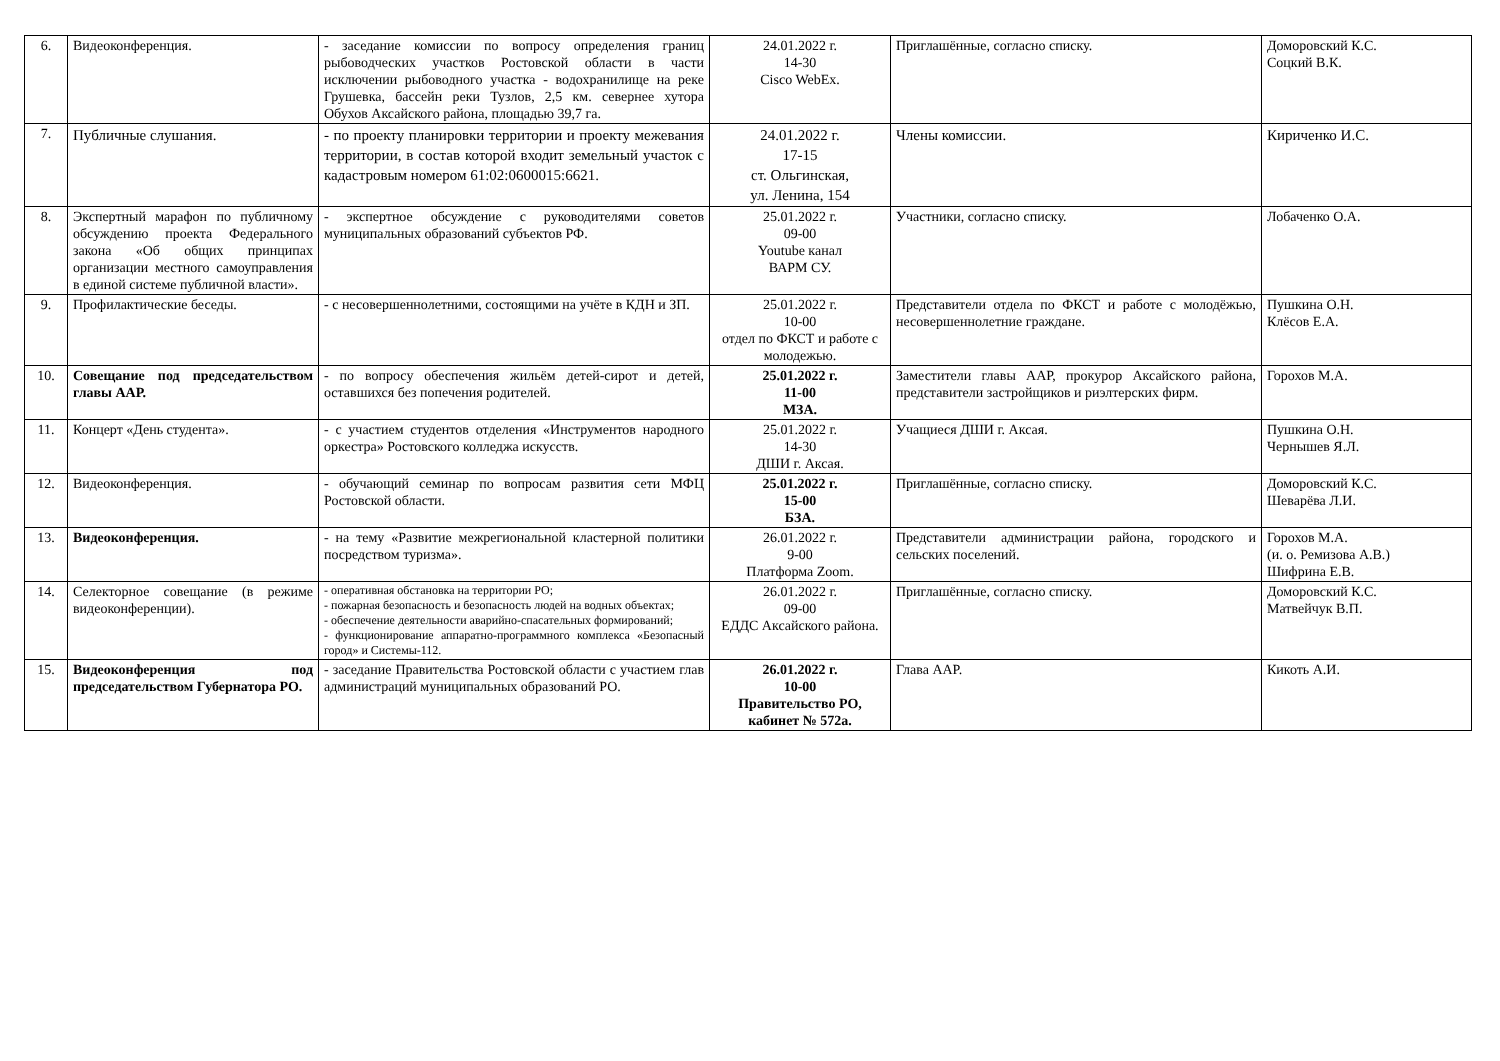| 6. | Видеоконференция. | - заседание комиссии по вопросу определения границ рыбоводческих участков Ростовской области в части исключении рыбоводного участка - водохранилище на реке Грушевка, бассейн реки Тузлов, 2,5 км. севернее хутора Обухов Аксайского района, площадью 39,7 га. | 24.01.2022 г. 14-30 Cisco WebEx. | Приглашённые, согласно списку. | Доморовский К.С. Соцкий В.К. |
| 7. | Публичные слушания. | - по проекту планировки территории и проекту межевания территории, в состав которой входит земельный участок с кадастровым номером 61:02:0600015:6621. | 24.01.2022 г. 17-15 ст. Ольгинская, ул. Ленина, 154 | Члены комиссии. | Кириченко И.С. |
| 8. | Экспертный марафон по публичному обсуждению проекта Федерального закона «Об общих принципах организации местного самоуправления в единой системе публичной власти». | - экспертное обсуждение с руководителями советов муниципальных образований субъектов РФ. | 25.01.2022 г. 09-00 Youtube канал ВАРМ СУ. | Участники, согласно списку. | Лобаченко О.А. |
| 9. | Профилактические беседы. | - с несовершеннолетними, состоящими на учёте в КДН и ЗП. | 25.01.2022 г. 10-00 отдел по ФКСТ и работе с молодежью. | Представители отдела по ФКСТ и работе с молодёжью, несовершеннолетние граждане. | Пушкина О.Н. Клёсов Е.А. |
| 10. | Совещание под председательством главы ААР. | - по вопросу обеспечения жильём детей-сирот и детей, оставшихся без попечения родителей. | 25.01.2022 г. 11-00 МЗА. | Заместители главы ААР, прокурор Аксайского района, представители застройщиков и риэлтерских фирм. | Горохов М.А. |
| 11. | Концерт «День студента». | - с участием студентов отделения «Инструментов народного оркестра» Ростовского колледжа искусств. | 25.01.2022 г. 14-30 ДШИ г. Аксая. | Учащиеся ДШИ г. Аксая. | Пушкина О.Н. Чернышев Я.Л. |
| 12. | Видеоконференция. | - обучающий семинар по вопросам развития сети МФЦ Ростовской области. | 25.01.2022 г. 15-00 БЗА. | Приглашённые, согласно списку. | Доморовский К.С. Шеварёва Л.И. |
| 13. | Видеоконференция. | - на тему «Развитие межрегиональной кластерной политики посредством туризма». | 26.01.2022 г. 9-00 Платформа Zoom. | Представители администрации района, городского и сельских поселений. | Горохов М.А. (и. о. Ремизова А.В.) Шифрина Е.В. |
| 14. | Селекторное совещание (в режиме видеоконференции). | - оперативная обстановка на территории РО; - пожарная безопасность и безопасность людей на водных объектах; - обеспечение деятельности аварийно-спасательных формирований; - функционирование аппаратно-программного комплекса «Безопасный город» и Системы-112. | 26.01.2022 г. 09-00 ЕДДС Аксайского района. | Приглашённые, согласно списку. | Доморовский К.С. Матвейчук В.П. |
| 15. | Видеоконференция под председательством Губернатора РО. | - заседание Правительства Ростовской области с участием глав администраций муниципальных образований РО. | 26.01.2022 г. 10-00 Правительство РО, кабинет № 572а. | Глава ААР. | Кикоть А.И. |